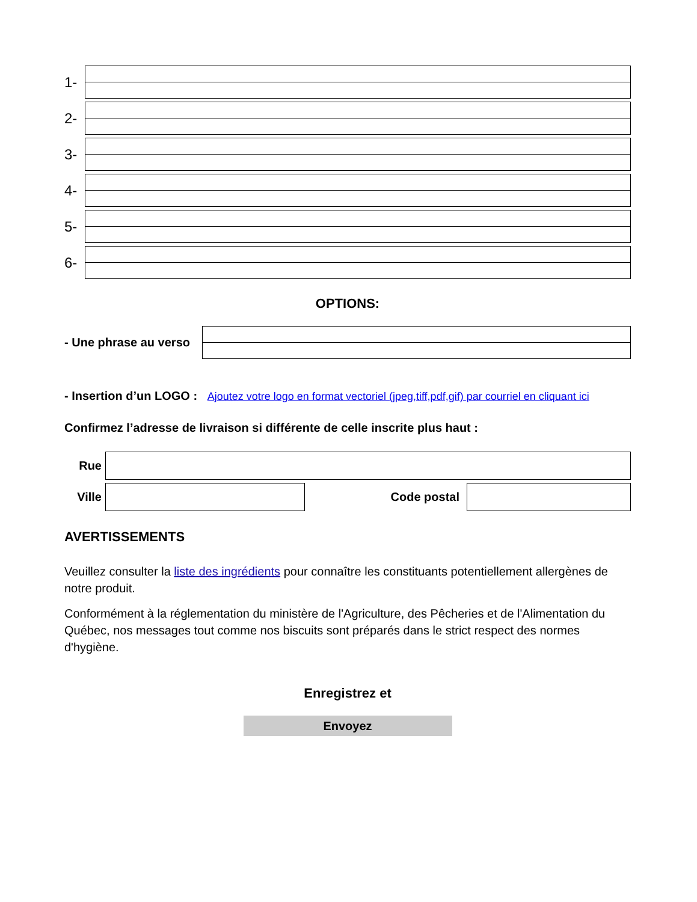1-
2-
3-
4-
5-
6-
OPTIONS:
- Une phrase au verso
- Insertion d’un LOGO : Ajoutez votre logo en format vectoriel (jpeg,tiff,pdf,gif) par courriel en cliquant ici
Confirmez l’adresse de livraison si différente de celle inscrite plus haut :
Rue
Ville Code postal
AVERTISSEMENTS
Veuillez consulter la liste des ingrédients pour connaître les constituants potentiellement allergènes de notre produit.
Conformément à la réglementation du ministère de l'Agriculture, des Pêcheries et de l'Alimentation du Québec, nos messages tout comme nos biscuits sont préparés dans le strict respect des normes d'hygiène.
Enregistrez et
Envoyez